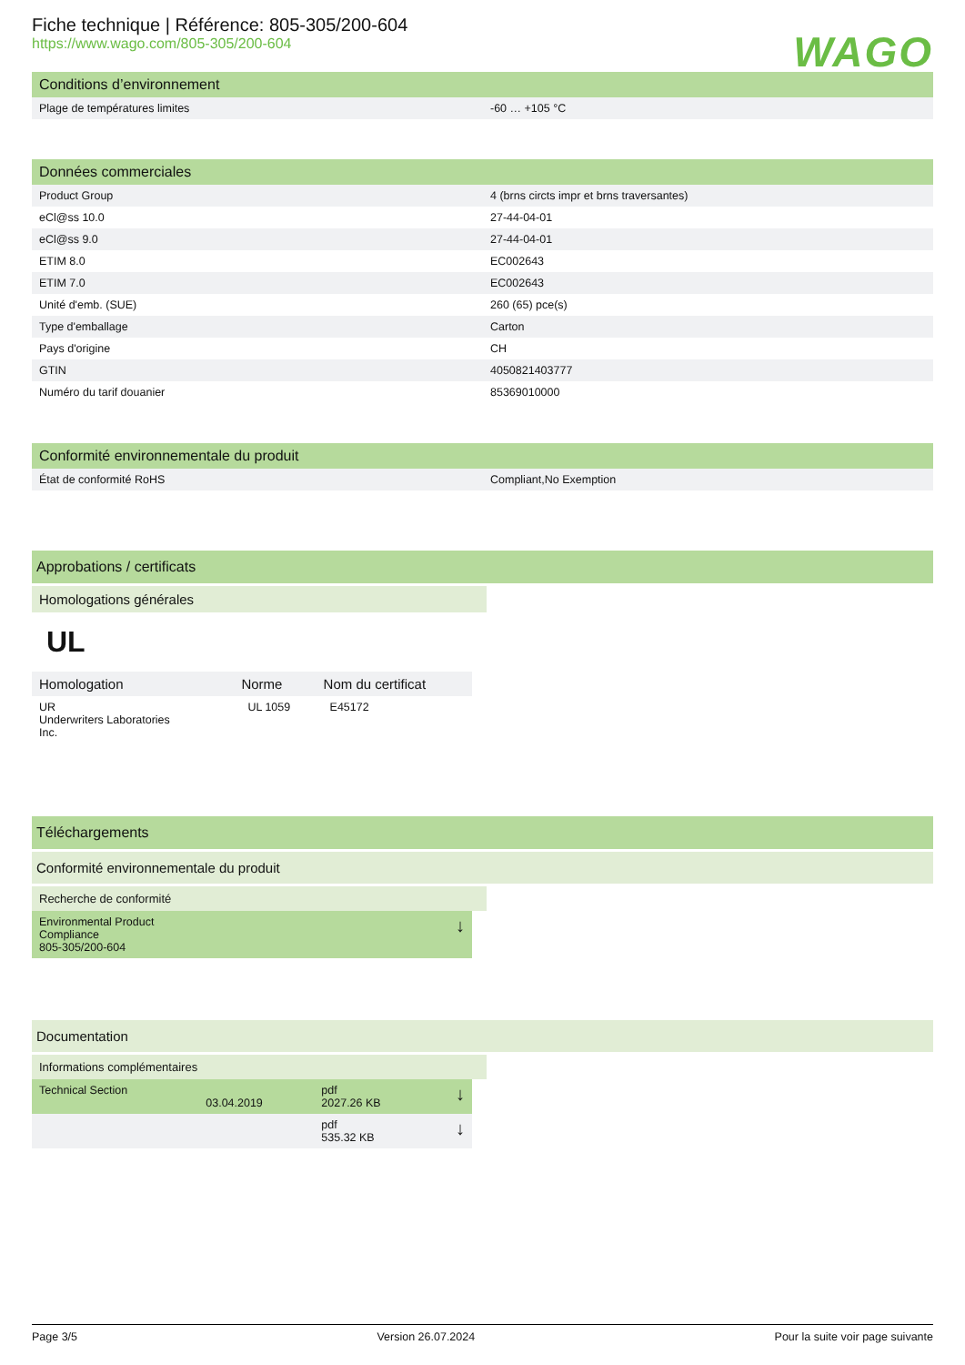Fiche technique | Référence: 805-305/200-604
https://www.wago.com/805-305/200-604
WAGO
Conditions d’environnement
| Plage de températures limites | -60 … +105 °C |
Données commerciales
| Product Group | 4 (brns circts impr et brns traversantes) |
| eCl@ss 10.0 | 27-44-04-01 |
| eCl@ss 9.0 | 27-44-04-01 |
| ETIM 8.0 | EC002643 |
| ETIM 7.0 | EC002643 |
| Unité d'emb. (SUE) | 260 (65) pce(s) |
| Type d'emballage | Carton |
| Pays d'origine | CH |
| GTIN | 4050821403777 |
| Numéro du tarif douanier | 85369010000 |
Conformité environnementale du produit
| État de conformité RoHS | Compliant,No Exemption |
Approbations / certificats
Homologations générales
UL
| Homologation | Norme | Nom du certificat |
| --- | --- | --- |
| UR Underwriters Laboratories Inc. | UL 1059 | E45172 |
Téléchargements
Conformité environnementale du produit
Recherche de conformité
| Environmental Product Compliance 805-305/200-604 | ↓ |
Documentation
Informations complémentaires
| Technical Section | 03.04.2019 | pdf 2027.26 KB | ↓ |
| | | pdf 535.32 KB | ↓ |
Page 3/5 Version 26.07.2024 Pour la suite voir page suivante